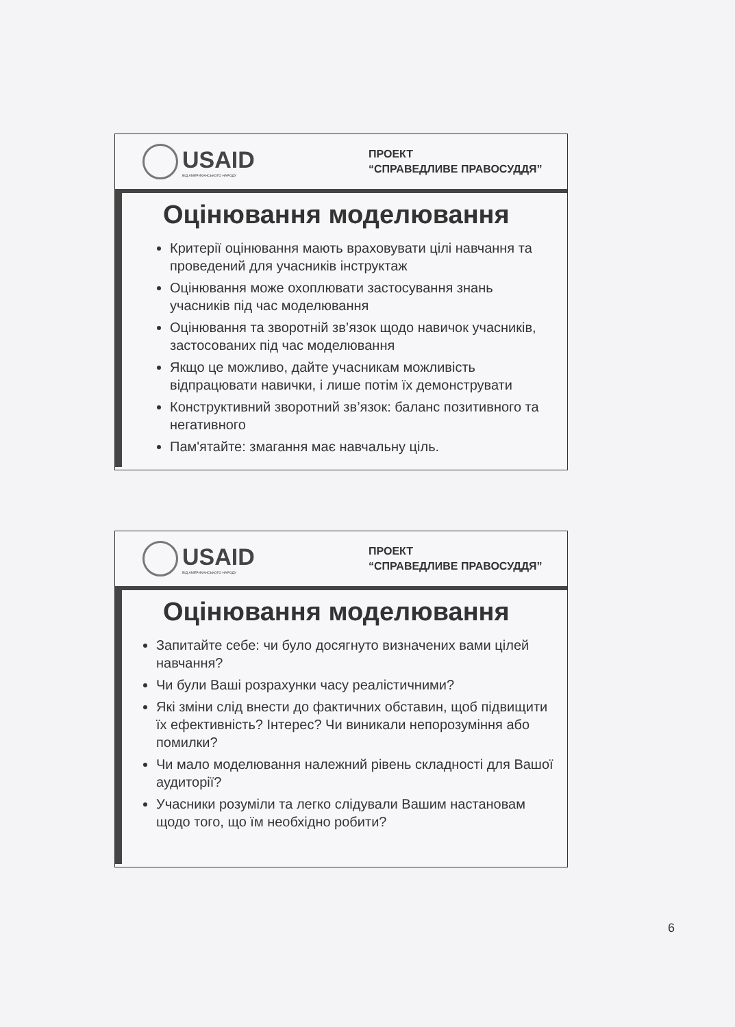USAID
ВІД АМЕРИКАНСЬКОГО НАРОДУ
ПРОЕКТ
“СПРАВЕДЛИВЕ ПРАВОСУДДЯ”
Оцінювання моделювання
Критерії оцінювання мають враховувати цілі навчання та проведений для учасників інструктаж
Оцінювання може охоплювати застосування знань учасників під час моделювання
Оцінювання та зворотній зв’язок щодо навичок учасників, застосованих під час моделювання
Якщо це можливо, дайте учасникам можливість відпрацювати навички, і лише потім їх демонструвати
Конструктивний зворотний зв’язок: баланс позитивного та негативного
Пам'ятайте: змагання має навчальну ціль.
USAID
ВІД АМЕРИКАНСЬКОГО НАРОДУ
ПРОЕКТ
“СПРАВЕДЛИВЕ ПРАВОСУДДЯ”
Оцінювання моделювання
Запитайте себе: чи було досягнуто визначених вами цілей навчання?
Чи були Ваші розрахунки часу реалістичними?
Які зміни слід внести до фактичних обставин, щоб підвищити їх ефективність? Інтерес? Чи виникали непорозуміння або помилки?
Чи мало моделювання належний рівень складності для Вашої аудиторії?
Учасники розуміли та легко слідували Вашим настановам щодо того, що їм необхідно робити?
6